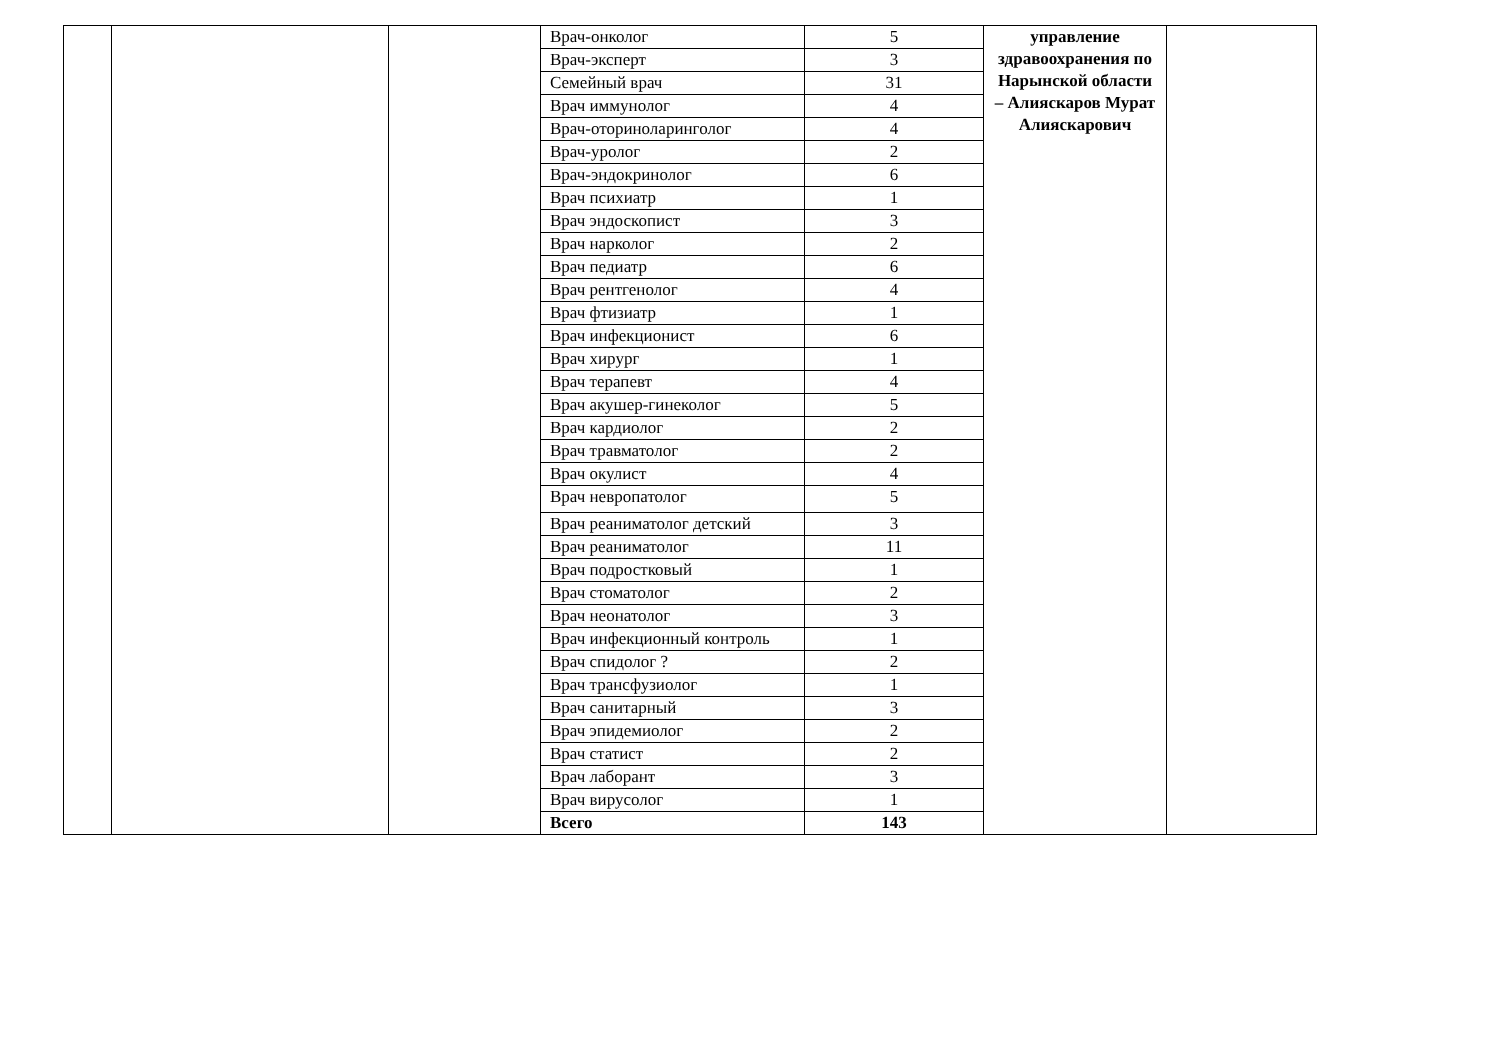| | | | Врач-онколог | 5 | управление здравоохранения по Нарынской области – Алияскаров Мурат Алияскарович | |
| | | | Врач-эксперт | 3 | | |
| | | | Семейный врач | 31 | | |
| | | | Врач иммунолог | 4 | | |
| | | | Врач-оториноларинголог | 4 | | |
| | | | Врач-уролог | 2 | | |
| | | | Врач-эндокринолог | 6 | | |
| | | | Врач психиатр | 1 | | |
| | | | Врач эндоскопист | 3 | | |
| | | | Врач нарколог | 2 | | |
| | | | Врач педиатр | 6 | | |
| | | | Врач рентгенолог | 4 | | |
| | | | Врач фтизиатр | 1 | | |
| | | | Врач инфекционист | 6 | | |
| | | | Врач хирург | 1 | | |
| | | | Врач терапевт | 4 | | |
| | | | Врач акушер-гинеколог | 5 | | |
| | | | Врач кардиолог | 2 | | |
| | | | Врач травматолог | 2 | | |
| | | | Врач окулист | 4 | | |
| | | | Врач невропатолог | 5 | | |
| | | | Врач реаниматолог детский | 3 | | |
| | | | Врач реаниматолог | 11 | | |
| | | | Врач подростковый | 1 | | |
| | | | Врач стоматолог | 2 | | |
| | | | Врач неонатолог | 3 | | |
| | | | Врач инфекционный контроль | 1 | | |
| | | | Врач спидолог ? | 2 | | |
| | | | Врач трансфузиолог | 1 | | |
| | | | Врач санитарный | 3 | | |
| | | | Врач эпидемиолог | 2 | | |
| | | | Врач статист | 2 | | |
| | | | Врач лаборант | 3 | | |
| | | | Врач вирусолог | 1 | | |
| | | | Всего | 143 | | |